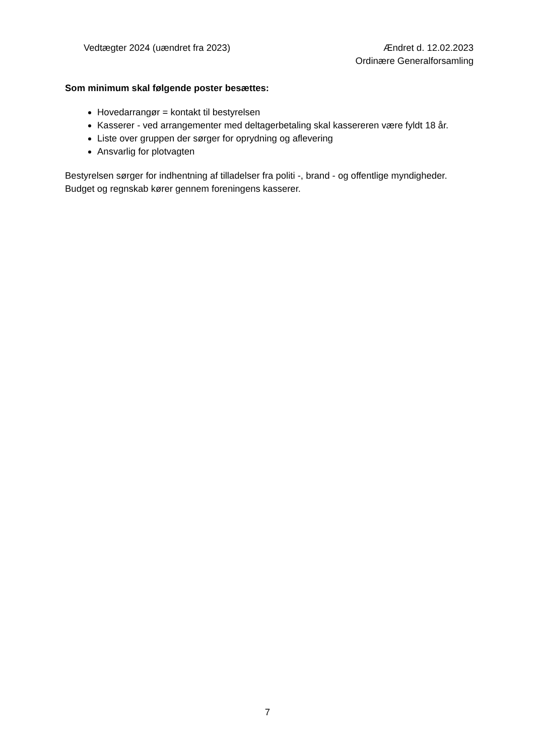Vedtægter 2024 (uændret fra 2023)
Ændret d. 12.02.2023
Ordinære Generalforsamling
Som minimum skal følgende poster besættes:
Hovedarrangør = kontakt til bestyrelsen
Kasserer - ved arrangementer med deltagerbetaling skal kassereren være fyldt 18 år.
Liste over gruppen der sørger for oprydning og aflevering
Ansvarlig for plotvagten
Bestyrelsen sørger for indhentning af tilladelser fra politi -, brand - og offentlige myndigheder.
Budget og regnskab kører gennem foreningens kasserer.
7